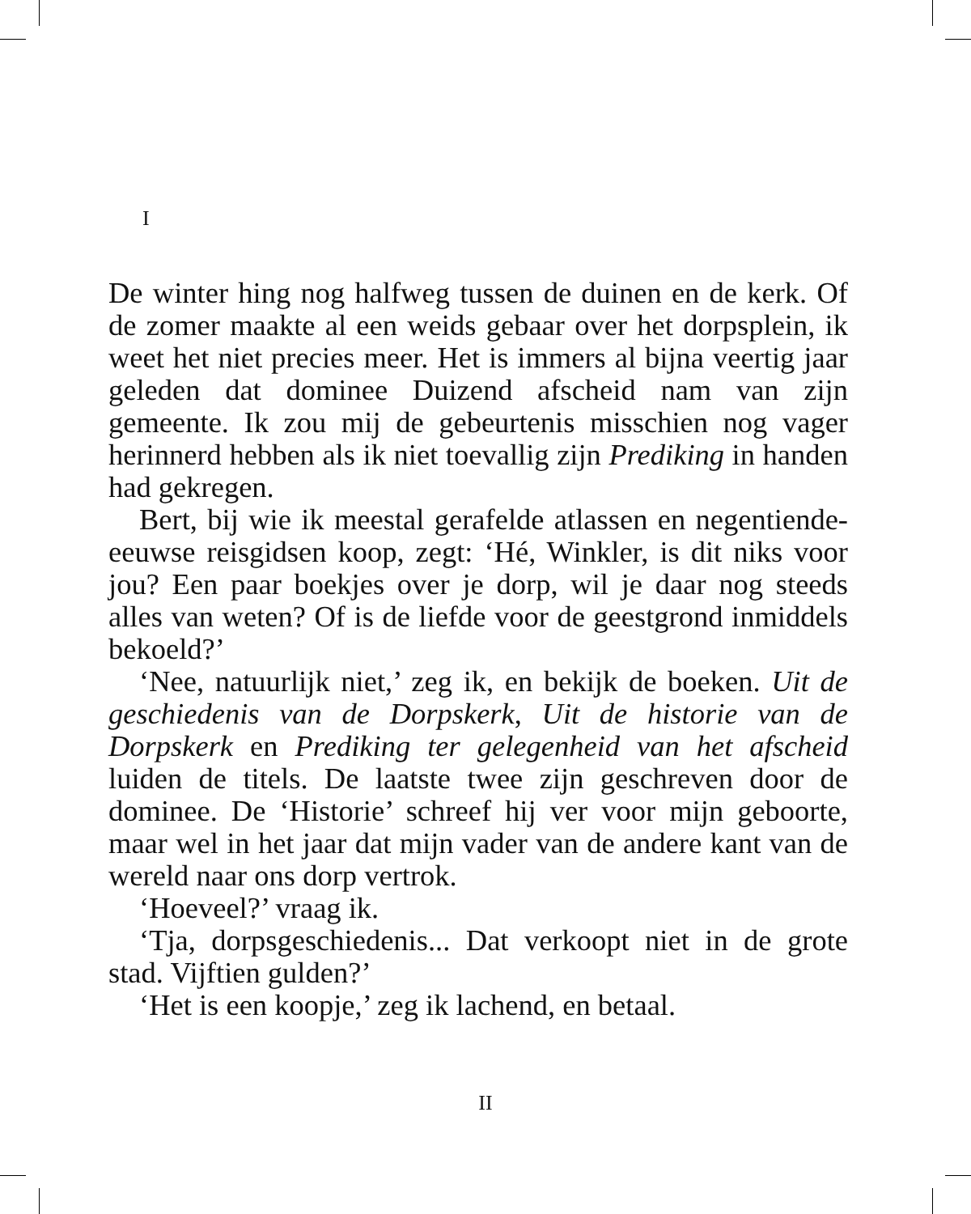I
De winter hing nog halfweg tussen de duinen en de kerk. Of de zomer maakte al een weids gebaar over het dorpsplein, ik weet het niet precies meer. Het is immers al bijna veertig jaar geleden dat dominee Duizend afscheid nam van zijn gemeente. Ik zou mij de gebeurtenis misschien nog vager herinnerd hebben als ik niet toevallig zijn Prediking in handen had gekregen.
Bert, bij wie ik meestal gerafelde atlassen en negentiende-eeuwse reisgidsen koop, zegt: ‘Hé, Winkler, is dit niks voor jou? Een paar boekjes over je dorp, wil je daar nog steeds alles van weten? Of is de liefde voor de geestgrond inmiddels bekoeld?’
‘Nee, natuurlijk niet,’ zeg ik, en bekijk de boeken. Uit de geschiedenis van de Dorpskerk, Uit de historie van de Dorpskerk en Prediking ter gelegenheid van het afscheid luiden de titels. De laatste twee zijn geschreven door de dominee. De ‘Historie’ schreef hij ver voor mijn geboorte, maar wel in het jaar dat mijn vader van de andere kant van de wereld naar ons dorp vertrok.
‘Hoeveel?’ vraag ik.
‘Tja, dorpsgeschiedenis... Dat verkoopt niet in de grote stad. Vijftien gulden?’
‘Het is een koopje,’ zeg ik lachend, en betaal.
II